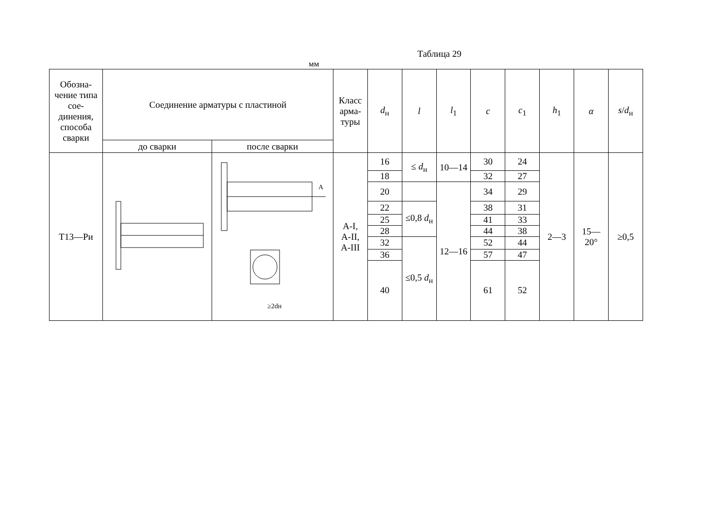Таблица 29
мм
| Обозна- чение типа сое- динения, способа сварки | Соединение арматуры с пластиной | | Класс арма- туры | d<sub>н</sub> | l | l<sub>1</sub> | c | c<sub>1</sub> | h<sub>1</sub> | α | s / d<sub>н</sub> |
| --- | --- | --- | --- | --- | --- | --- | --- | --- | --- | --- | --- |
| | до сварки | после сварки | | | | | | | | | |
| Т13—Ри | | A ≥2dн | A-I, A-II, A-III | 16 | ≤ d<sub>н</sub> | 10—14 | 30 | 24 | 2—3 | 15— 20° | ≥0,5 |
| | | | | 18 | | | 32 | 27 | | | |
| | | | | 20 | | 12—16 | 34 | 29 | | | |
| | | | | 22 | ≤0,8 d<sub>н</sub> | | 38 | 31 | | | |
| | | | | 25 | | | 41 | 33 | | | |
| | | | | 28 | | | 44 | 38 | | | |
| | | | | 32 | ≤0,5 d<sub>н</sub> | | 52 | 44 | | | |
| | | | | 36 | | | 57 | 47 | | | |
| | | | | 40 | | | 61 | 52 | | | |